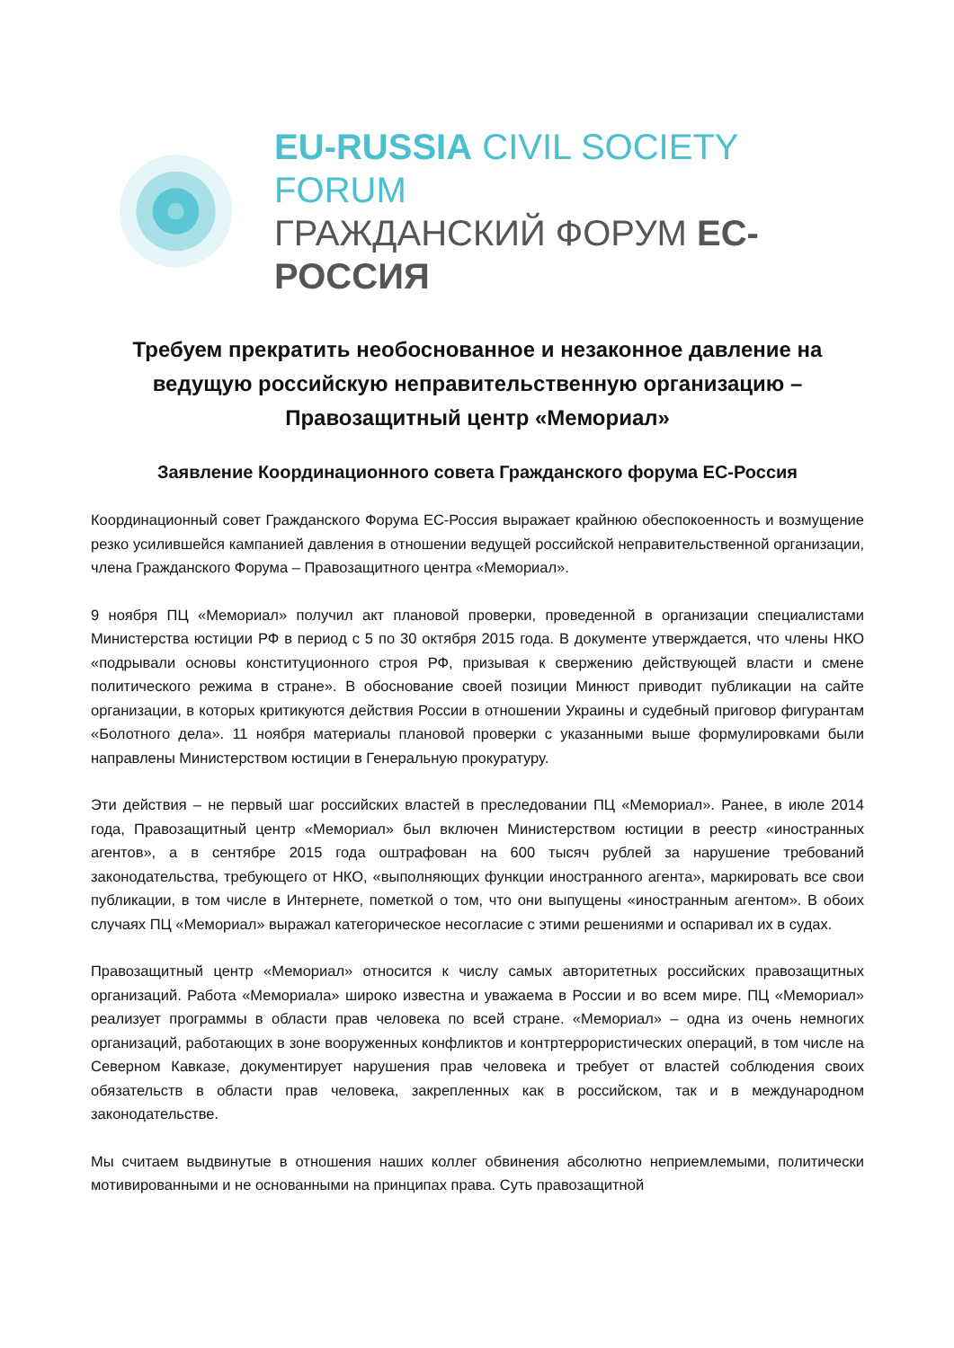EU-RUSSIA CIVIL SOCIETY FORUM
ГРАЖДАНСКИЙ ФОРУМ ЕС-РОССИЯ
Требуем прекратить необоснованное и незаконное давление на ведущую российскую неправительственную организацию – Правозащитный центр «Мемориал»
Заявление Координационного совета Гражданского форума ЕС-Россия
Координационный совет Гражданского Форума ЕС-Россия выражает крайнюю обеспокоенность и возмущение резко усилившейся кампанией давления в отношении ведущей российской неправительственной организации, члена Гражданского Форума – Правозащитного центра «Мемориал».
9 ноября ПЦ «Мемориал» получил акт плановой проверки, проведенной в организации специалистами Министерства юстиции РФ в период с 5 по 30 октября 2015 года. В документе утверждается, что члены НКО «подрывали основы конституционного строя РФ, призывая к свержению действующей власти и смене политического режима в стране». В обоснование своей позиции Минюст приводит публикации на сайте организации, в которых критикуются действия России в отношении Украины и судебный приговор фигурантам «Болотного дела». 11 ноября материалы плановой проверки с указанными выше формулировками были направлены Министерством юстиции в Генеральную прокуратуру.
Эти действия – не первый шаг российских властей в преследовании ПЦ «Мемориал». Ранее, в июле 2014 года, Правозащитный центр «Мемориал» был включен Министерством юстиции в реестр «иностранных агентов», а в сентябре 2015 года оштрафован на 600 тысяч рублей за нарушение требований законодательства, требующего от НКО, «выполняющих функции иностранного агента», маркировать все свои публикации, в том числе в Интернете, пометкой о том, что они выпущены «иностранным агентом». В обоих случаях ПЦ «Мемориал» выражал категорическое несогласие с этими решениями и оспаривал их в судах.
Правозащитный центр «Мемориал» относится к числу самых авторитетных российских правозащитных организаций. Работа «Мемориала» широко известна и уважаема в России и во всем мире. ПЦ «Мемориал» реализует программы в области прав человека по всей стране. «Мемориал» – одна из очень немногих организаций, работающих в зоне вооруженных конфликтов и контртеррористических операций, в том числе на Северном Кавказе, документирует нарушения прав человека и требует от властей соблюдения своих обязательств в области прав человека, закрепленных как в российском, так и в международном законодательстве.
Мы считаем выдвинутые в отношения наших коллег обвинения абсолютно неприемлемыми, политически мотивированными и не основанными на принципах права. Суть правозащитной